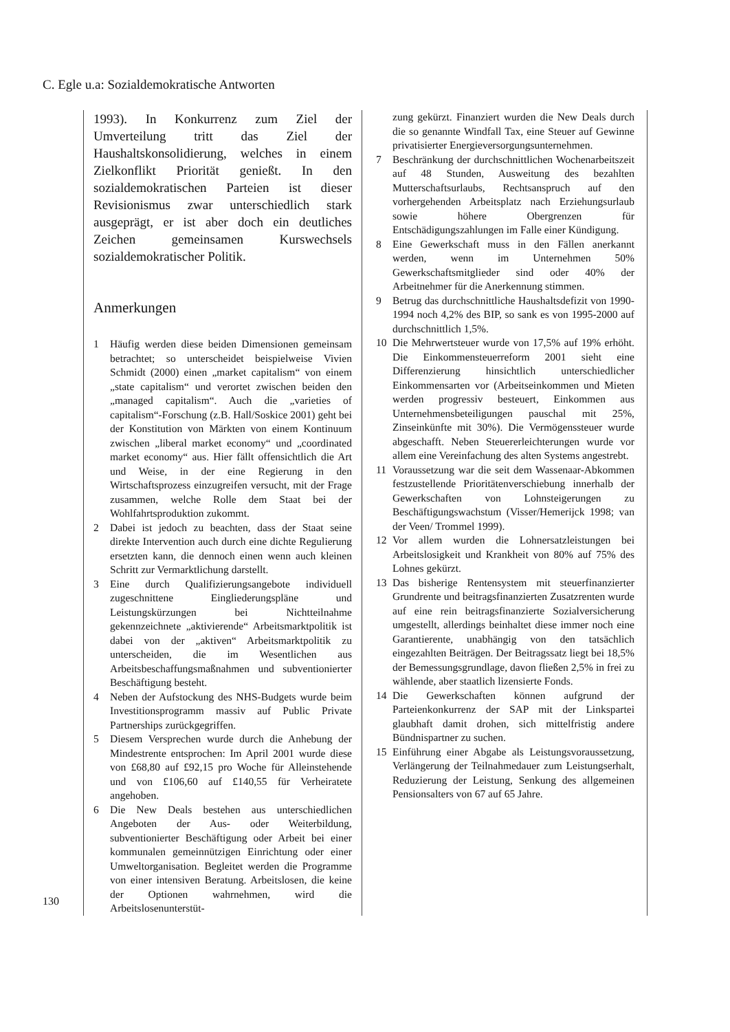C. Egle u.a: Sozialdemokratische Antworten
130
1993). In Konkurrenz zum Ziel der Umverteilung tritt das Ziel der Haushaltskonsolidierung, welches in einem Zielkonflikt Priorität genießt. In den sozialdemokratischen Parteien ist dieser Revisionismus zwar unterschiedlich stark ausgeprägt, er ist aber doch ein deutliches Zeichen gemeinsamen Kurswechsels sozialdemokratischer Politik.
Anmerkungen
1 Häufig werden diese beiden Dimensionen gemeinsam betrachtet; so unterscheidet beispielweise Vivien Schmidt (2000) einen „market capitalism“ von einem „state capitalism“ und verortet zwischen beiden den „managed capitalism“. Auch die „varieties of capitalism“-Forschung (z.B. Hall/Soskice 2001) geht bei der Konstitution von Märkten von einem Kontinuum zwischen „liberal market economy“ und „coordinated market economy“ aus. Hier fällt offensichtlich die Art und Weise, in der eine Regierung in den Wirtschaftsprozess einzugreifen versucht, mit der Frage zusammen, welche Rolle dem Staat bei der Wohlfahrtsproduktion zukommt.
2 Dabei ist jedoch zu beachten, dass der Staat seine direkte Intervention auch durch eine dichte Regulierung ersetzten kann, die dennoch einen wenn auch kleinen Schritt zur Vermarktlichung darstellt.
3 Eine durch Qualifizierungsangebote individuell zugeschnittene Eingliederungspläne und Leistungskürzungen bei Nichtteilnahme gekennzeichnete „aktivierende“ Arbeitsmarktpolitik ist dabei von der „aktiven“ Arbeitsmarktpolitik zu unterscheiden, die im Wesentlichen aus Arbeitsbeschaffungsmaßnahmen und subventionierter Beschäftigung besteht.
4 Neben der Aufstockung des NHS-Budgets wurde beim Investitionsprogramm massiv auf Public Private Partnerships zurückgegriffen.
5 Diesem Versprechen wurde durch die Anhebung der Mindestrente entsprochen: Im April 2001 wurde diese von £68,80 auf £92,15 pro Woche für Alleinstehende und von £106,60 auf £140,55 für Verheiratete angehoben.
6 Die New Deals bestehen aus unterschiedlichen Angeboten der Aus- oder Weiterbildung, subventionierter Beschäftigung oder Arbeit bei einer kommunalen gemeinnützigen Einrichtung oder einer Umweltorganisation. Begleitet werden die Programme von einer intensiven Beratung. Arbeitslosen, die keine der Optionen wahrnehmen, wird die Arbeitslosenunterstüt-
zung gekürzt. Finanziert wurden die New Deals durch die so genannte Windfall Tax, eine Steuer auf Gewinne privatisierter Energieversorgungsunternehmen.
7 Beschränkung der durchschnittlichen Wochenarbeitszeit auf 48 Stunden, Ausweitung des bezahlten Mutterschaftsurlaubs, Rechtsanspruch auf den vorhergehenden Arbeitsplatz nach Erziehungsurlaub sowie höhere Obergrenzen für Entschädigungszahlungen im Falle einer Kündigung.
8 Eine Gewerkschaft muss in den Fällen anerkannt werden, wenn im Unternehmen 50% Gewerkschaftsmitglieder sind oder 40% der Arbeitnehmer für die Anerkennung stimmen.
9 Betrug das durchschnittliche Haushaltsdefizit von 1990-1994 noch 4,2% des BIP, so sank es von 1995-2000 auf durchschnittlich 1,5%.
10 Die Mehrwertsteuer wurde von 17,5% auf 19% erhöht. Die Einkommensteuerreform 2001 sieht eine Differenzierung hinsichtlich unterschiedlicher Einkommensarten vor (Arbeitseinkommen und Mieten werden progressiv besteuert, Einkommen aus Unternehmensbeteiligungen pauschal mit 25%, Zinseinkünfte mit 30%). Die Vermögenssteuer wurde abgeschafft. Neben Steuererleichterungen wurde vor allem eine Vereinfachung des alten Systems angestrebt.
11 Voraussetzung war die seit dem Wassenaar-Abkommen festzustellende Prioritätenverschiebung innerhalb der Gewerkschaften von Lohnsteigerungen zu Beschäftigungswachstum (Visser/Hemerijck 1998; van der Veen/ Trommel 1999).
12 Vor allem wurden die Lohnersatzleistungen bei Arbeitslosigkeit und Krankheit von 80% auf 75% des Lohnes gekürzt.
13 Das bisherige Rentensystem mit steuerfinanzierter Grundrente und beitragsfinanzierten Zusatzrenten wurde auf eine rein beitragsfinanzierte Sozialversicherung umgestellt, allerdings beinhaltet diese immer noch eine Garantierente, unabhängig von den tatsächlich eingezahlten Beiträgen. Der Beitragssatz liegt bei 18,5% der Bemessungsgrundlage, davon fließen 2,5% in frei zu wählende, aber staatlich lizensierte Fonds.
14 Die Gewerkschaften können aufgrund der Parteienkonkurrenz der SAP mit der Linkspartei glaubhaft damit drohen, sich mittelfristig andere Bündnispartner zu suchen.
15 Einführung einer Abgabe als Leistungsvoraussetzung, Verlängerung der Teilnahmedauer zum Leistungserhalt, Reduzierung der Leistung, Senkung des allgemeinen Pensionsalters von 67 auf 65 Jahre.